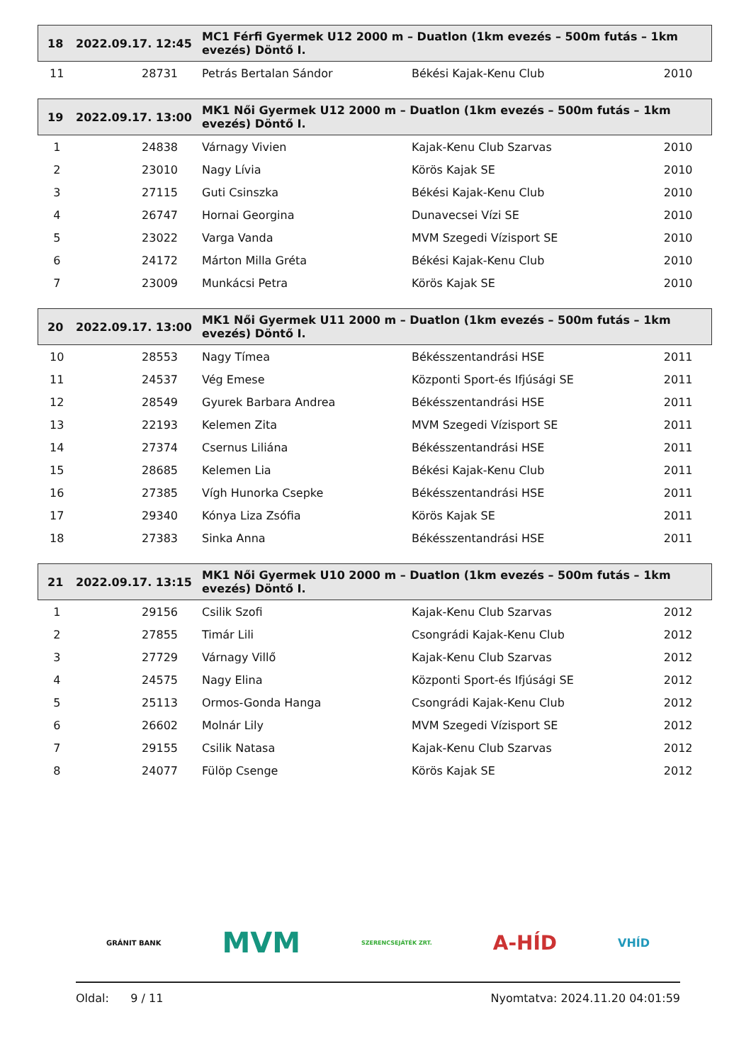| 18 | 2022.09.17. 12:45 | MC1 Férfi Gyermek U12 2000 m – Duatlon (1km evezés – 500m futás – 1km evezés) Döntő I. | | |
| 11 | 28731 | Petrás Bertalan Sándor | Békési Kajak-Kenu Club | 2010 |
| 19 | 2022.09.17. 13:00 | MK1 Női Gyermek U12 2000 m – Duatlon (1km evezés – 500m futás – 1km evezés) Döntő I. | | |
| 1 | 24838 | Várnagy Vivien | Kajak-Kenu Club Szarvas | 2010 |
| 2 | 23010 | Nagy Lívia | Körös Kajak SE | 2010 |
| 3 | 27115 | Guti Csinszka | Békési Kajak-Kenu Club | 2010 |
| 4 | 26747 | Hornai Georgina | Dunavecsei Vízi SE | 2010 |
| 5 | 23022 | Varga Vanda | MVM Szegedi Vízisport SE | 2010 |
| 6 | 24172 | Márton Milla Gréta | Békési Kajak-Kenu Club | 2010 |
| 7 | 23009 | Munkácsi Petra | Körös Kajak SE | 2010 |
| 20 | 2022.09.17. 13:00 | MK1 Női Gyermek U11 2000 m – Duatlon (1km evezés – 500m futás – 1km evezés) Döntő I. | | |
| 10 | 28553 | Nagy Tímea | Békésszentandrási HSE | 2011 |
| 11 | 24537 | Vég Emese | Központi Sport-és Ifjúsági SE | 2011 |
| 12 | 28549 | Gyurek Barbara Andrea | Békésszentandrási HSE | 2011 |
| 13 | 22193 | Kelemen Zita | MVM Szegedi Vízisport SE | 2011 |
| 14 | 27374 | Csernus Liliána | Békésszentandrási HSE | 2011 |
| 15 | 28685 | Kelemen Lia | Békési Kajak-Kenu Club | 2011 |
| 16 | 27385 | Vígh Hunorka Csepke | Békésszentandrási HSE | 2011 |
| 17 | 29340 | Kónya Liza Zsófia | Körös Kajak SE | 2011 |
| 18 | 27383 | Sinka Anna | Békésszentandrási HSE | 2011 |
| 21 | 2022.09.17. 13:15 | MK1 Női Gyermek U10 2000 m – Duatlon (1km evezés – 500m futás – 1km evezés) Döntő I. | | |
| 1 | 29156 | Csilik Szofi | Kajak-Kenu Club Szarvas | 2012 |
| 2 | 27855 | Timár Lili | Csongrádi Kajak-Kenu Club | 2012 |
| 3 | 27729 | Várnagy Villő | Kajak-Kenu Club Szarvas | 2012 |
| 4 | 24575 | Nagy Elina | Központi Sport-és Ifjúsági SE | 2012 |
| 5 | 25113 | Ormos-Gonda Hanga | Csongrádi Kajak-Kenu Club | 2012 |
| 6 | 26602 | Molnár Lily | MVM Szegedi Vízisport SE | 2012 |
| 7 | 29155 | Csilik Natasa | Kajak-Kenu Club Szarvas | 2012 |
| 8 | 24077 | Fülöp Csenge | Körös Kajak SE | 2012 |
GRÁNIT BANK MVM SZERENCSEJÁTÉK ZRT. A-HÍD VHÍD
Oldal: 9 / 11 Nyomtatva: 2024.11.20 04:01:59